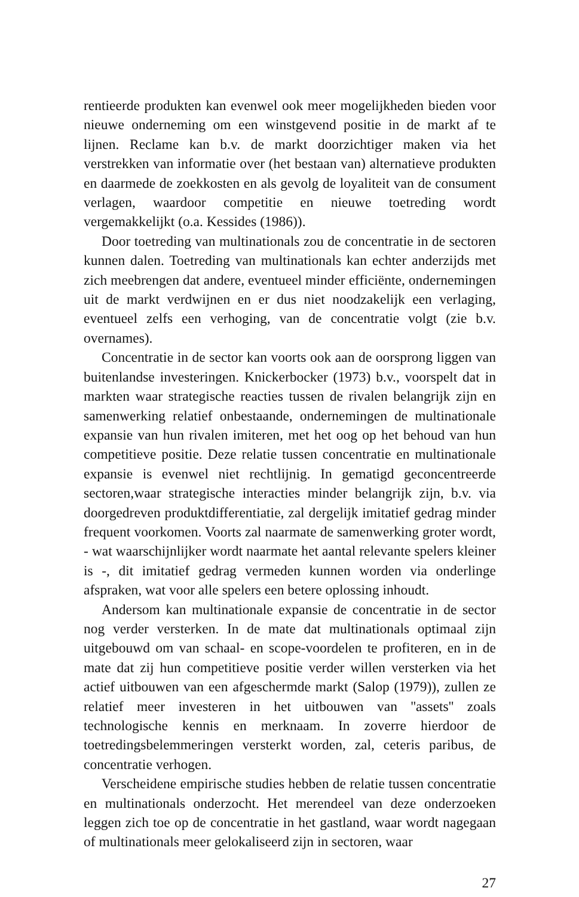rentieerde produkten kan evenwel ook meer mogelijkheden bieden voor nieuwe onderneming om een winstgevend positie in de markt af te lijnen. Reclame kan b.v. de markt doorzichtiger maken via het verstrekken van informatie over (het bestaan van) alternatieve produkten en daarmede de zoekkosten en als gevolg de loyaliteit van de consument verlagen, waardoor competitie en nieuwe toetreding wordt vergemakkelijkt (o.a. Kessides (1986)).
Door toetreding van multinationals zou de concentratie in de sectoren kunnen dalen. Toetreding van multinationals kan echter anderzijds met zich meebrengen dat andere, eventueel minder efficiënte, ondernemingen uit de markt verdwijnen en er dus niet noodzakelijk een verlaging, eventueel zelfs een verhoging, van de concentratie volgt (zie b.v. overnames).
Concentratie in de sector kan voorts ook aan de oorsprong liggen van buitenlandse investeringen. Knickerbocker (1973) b.v., voorspelt dat in markten waar strategische reacties tussen de rivalen belangrijk zijn en samenwerking relatief onbestaande, ondernemingen de multinationale expansie van hun rivalen imiteren, met het oog op het behoud van hun competitieve positie. Deze relatie tussen concentratie en multinationale expansie is evenwel niet rechtlijnig. In gematigd geconcentreerde sectoren,waar strategische interacties minder belangrijk zijn, b.v. via doorgedreven produktdifferentiatie, zal dergelijk imitatief gedrag minder frequent voorkomen. Voorts zal naarmate de samenwerking groter wordt, - wat waarschijnlijker wordt naarmate het aantal relevante spelers kleiner is -, dit imitatief gedrag vermeden kunnen worden via onderlinge afspraken, wat voor alle spelers een betere oplossing inhoudt.
Andersom kan multinationale expansie de concentratie in de sector nog verder versterken. In de mate dat multinationals optimaal zijn uitgebouwd om van schaal- en scope-voordelen te profiteren, en in de mate dat zij hun competitieve positie verder willen versterken via het actief uitbouwen van een afgeschermde markt (Salop (1979)), zullen ze relatief meer investeren in het uitbouwen van ''assets'' zoals technologische kennis en merknaam. In zoverre hierdoor de toetredingsbelemmeringen versterkt worden, zal, ceteris paribus, de concentratie verhogen.
Verscheidene empirische studies hebben de relatie tussen concentratie en multinationals onderzocht. Het merendeel van deze onderzoeken leggen zich toe op de concentratie in het gastland, waar wordt nagegaan of multinationals meer gelokaliseerd zijn in sectoren, waar
27